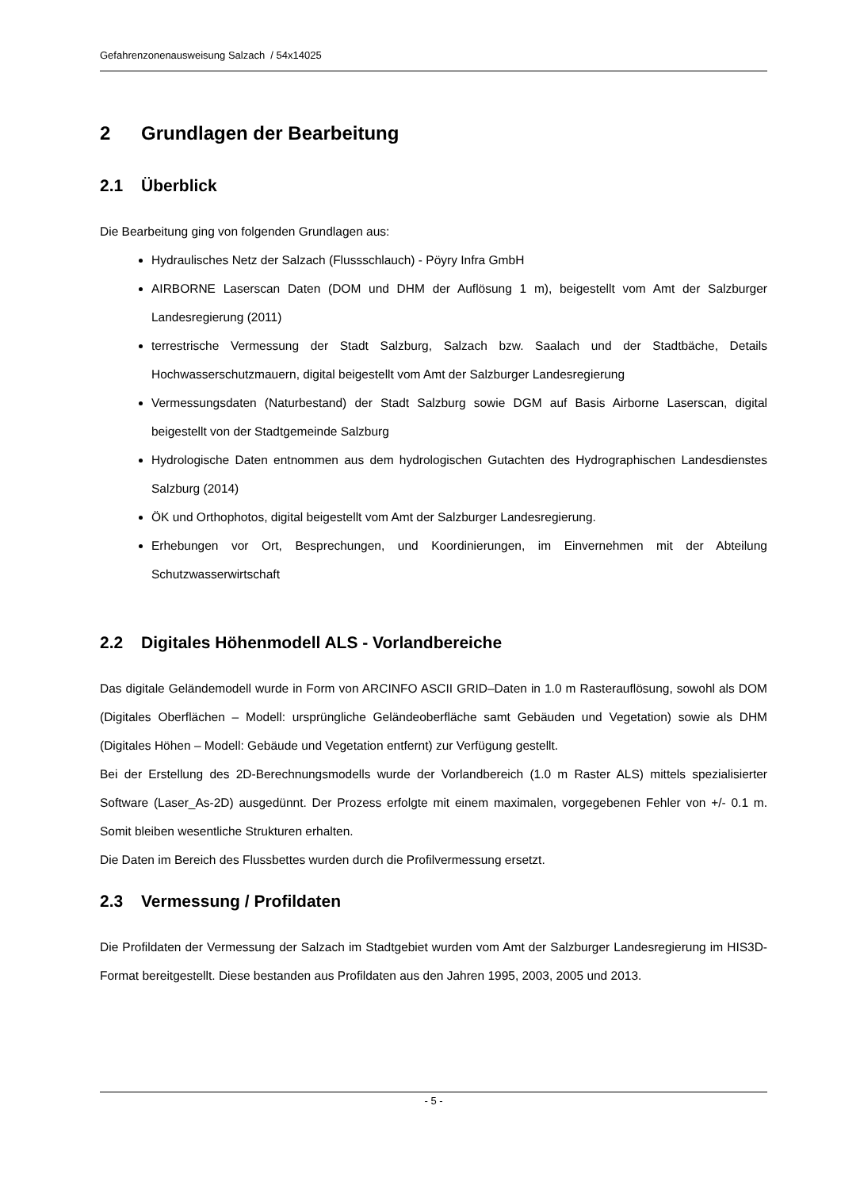Gefahrenzonenausweisung Salzach / 54x14025
2 Grundlagen der Bearbeitung
2.1 Überblick
Die Bearbeitung ging von folgenden Grundlagen aus:
Hydraulisches Netz der Salzach (Flussschlauch) - Pöyry Infra GmbH
AIRBORNE Laserscan Daten (DOM und DHM der Auflösung 1 m), beigestellt vom Amt der Salzburger Landesregierung (2011)
terrestrische Vermessung der Stadt Salzburg, Salzach bzw. Saalach und der Stadtbäche, Details Hochwasserschutzmauern, digital beigestellt vom Amt der Salzburger Landesregierung
Vermessungsdaten (Naturbestand) der Stadt Salzburg sowie DGM auf Basis Airborne Laserscan, digital beigestellt von der Stadtgemeinde Salzburg
Hydrologische Daten entnommen aus dem hydrologischen Gutachten des Hydrographischen Landesdienstes Salzburg (2014)
ÖK und Orthophotos, digital beigestellt vom Amt der Salzburger Landesregierung.
Erhebungen vor Ort, Besprechungen, und Koordinierungen, im Einvernehmen mit der Abteilung Schutzwasserwirtschaft
2.2 Digitales Höhenmodell ALS - Vorlandbereiche
Das digitale Geländemodell wurde in Form von ARCINFO ASCII GRID–Daten in 1.0 m Rasterauflösung, sowohl als DOM (Digitales Oberflächen – Modell: ursprüngliche Geländeoberfläche samt Gebäuden und Vegetation) sowie als DHM (Digitales Höhen – Modell: Gebäude und Vegetation entfernt) zur Verfügung gestellt.
Bei der Erstellung des 2D-Berechnungsmodells wurde der Vorlandbereich (1.0 m Raster ALS) mittels spezialisierter Software (Laser_As-2D) ausgedünnt. Der Prozess erfolgte mit einem maximalen, vorgegebenen Fehler von +/- 0.1 m. Somit bleiben wesentliche Strukturen erhalten.
Die Daten im Bereich des Flussbettes wurden durch die Profilvermessung ersetzt.
2.3 Vermessung / Profildaten
Die Profildaten der Vermessung der Salzach im Stadtgebiet wurden vom Amt der Salzburger Landesregierung im HIS3D-Format bereitgestellt. Diese bestanden aus Profildaten aus den Jahren 1995, 2003, 2005 und 2013.
- 5 -